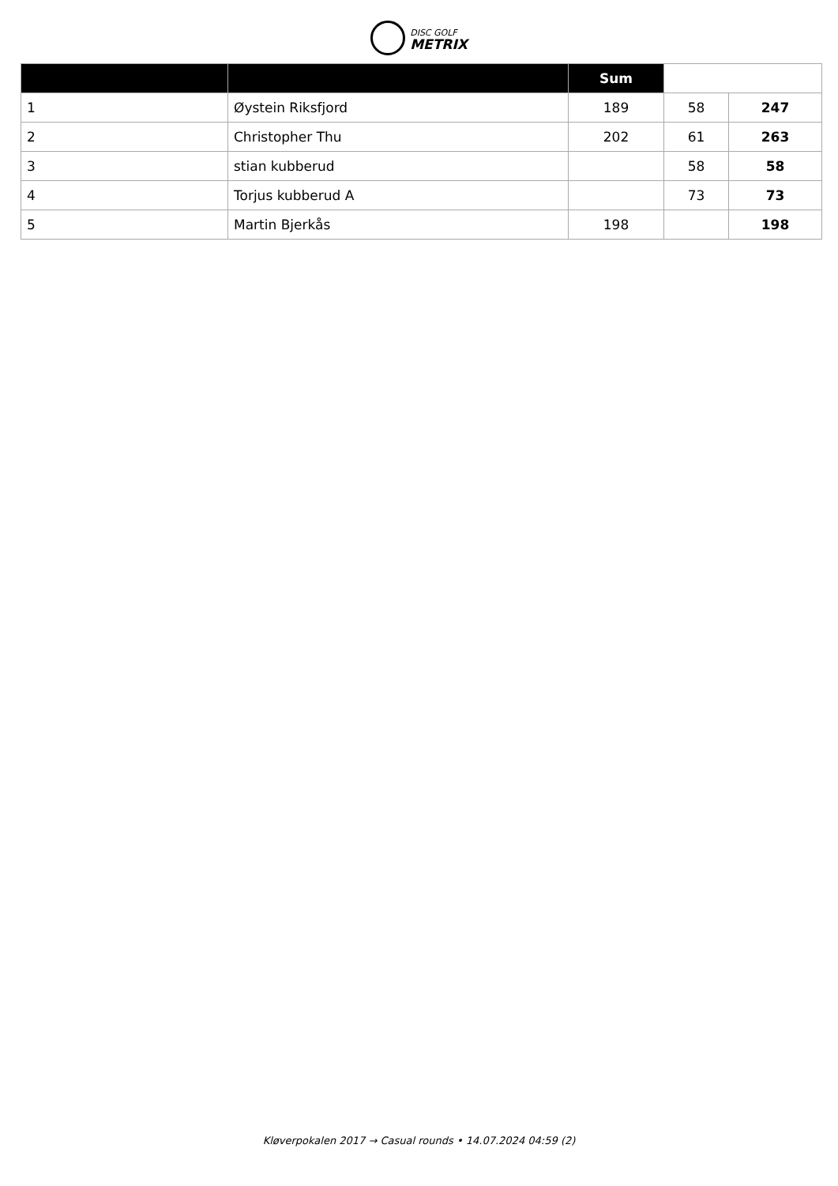DISC GOLF
METRIX
| | | Sum | | |
| --- | --- | --- | --- | --- |
| 1 | Øystein Riksfjord | 189 | 58 | 247 |
| 2 | Christopher Thu | 202 | 61 | 263 |
| 3 | stian kubberud | | 58 | 58 |
| 4 | Torjus kubberud A | | 73 | 73 |
| 5 | Martin Bjerkås | 198 | | 198 |
Kløverpokalen 2017 → Casual rounds • 14.07.2024 04:59 (2)